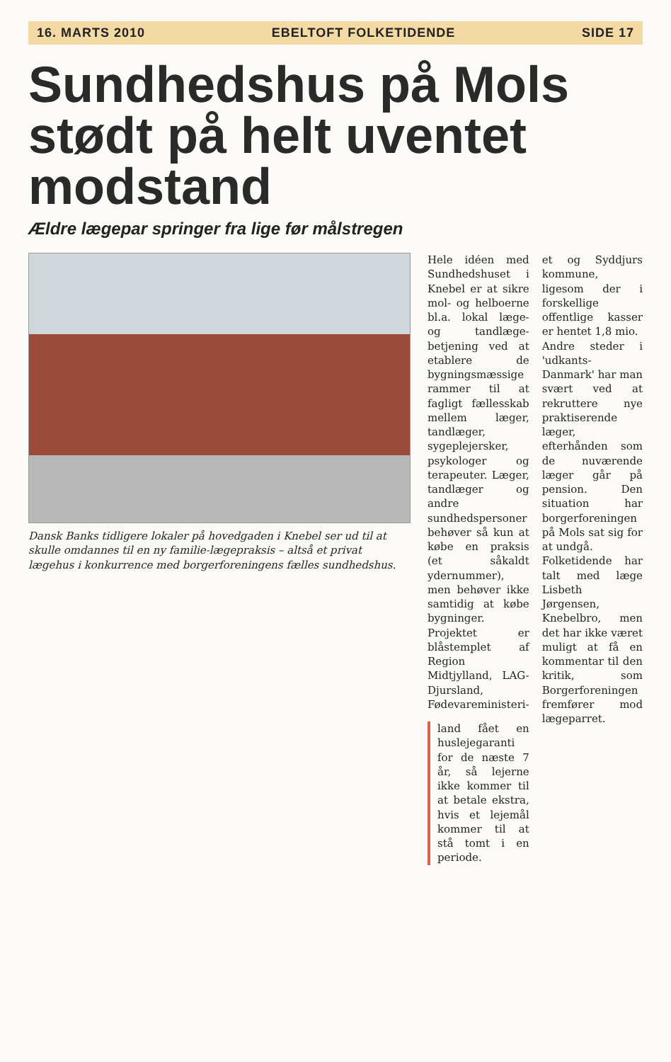16. MARTS 2010 EBELTOFT FOLKETIDENDE SIDE 17
Sundhedshus på Mols stødt på helt uventet modstand
Ældre lægepar springer fra lige før målstregen
Dansk Banks tidligere lokaler på hovedgaden i Knebel ser ud til at skulle omdannes til en ny familie-lægepraksis – altså et privat lægehus i konkurrence med borgerforeningens fælles sundhedshus.
Hele idéen med Sundhedshuset i Knebel er at sikre mol- og helboerne bl.a. lokal læge- og tandlæge-betjening ved at etablere de bygningsmæssige rammer til at fagligt fællesskab mellem læger, tandlæger, sygeplejersker, psykologer og terapeuter. Læger, tandlæger og andre sundhedspersoner behøver så kun at købe en praksis (et såkaldt ydernummer), men behøver ikke samtidig at købe bygninger. Projektet er blåstemplet af Region Midtjylland, LAG-Djursland, Fødevareministeri-
land fået en huslejegaranti for de næste 7 år, så lejerne ikke kommer til at betale ekstra, hvis et lejemål kommer til at stå tomt i en periode.
et og Syddjurs kommune, ligesom der i forskellige offentlige kasser er hentet 1,8 mio.
Andre steder i 'udkants-Danmark' har man svært ved at rekruttere nye praktiserende læger, efterhånden som de nuværende læger går på pension. Den situation har borgerforeningen på Mols sat sig for at undgå.
Folketidende har talt med læge Lisbeth Jørgensen, Knebelbro, men det har ikke været muligt at få en kommentar til den kritik, som Borgerforeningen fremfører mod lægeparret.